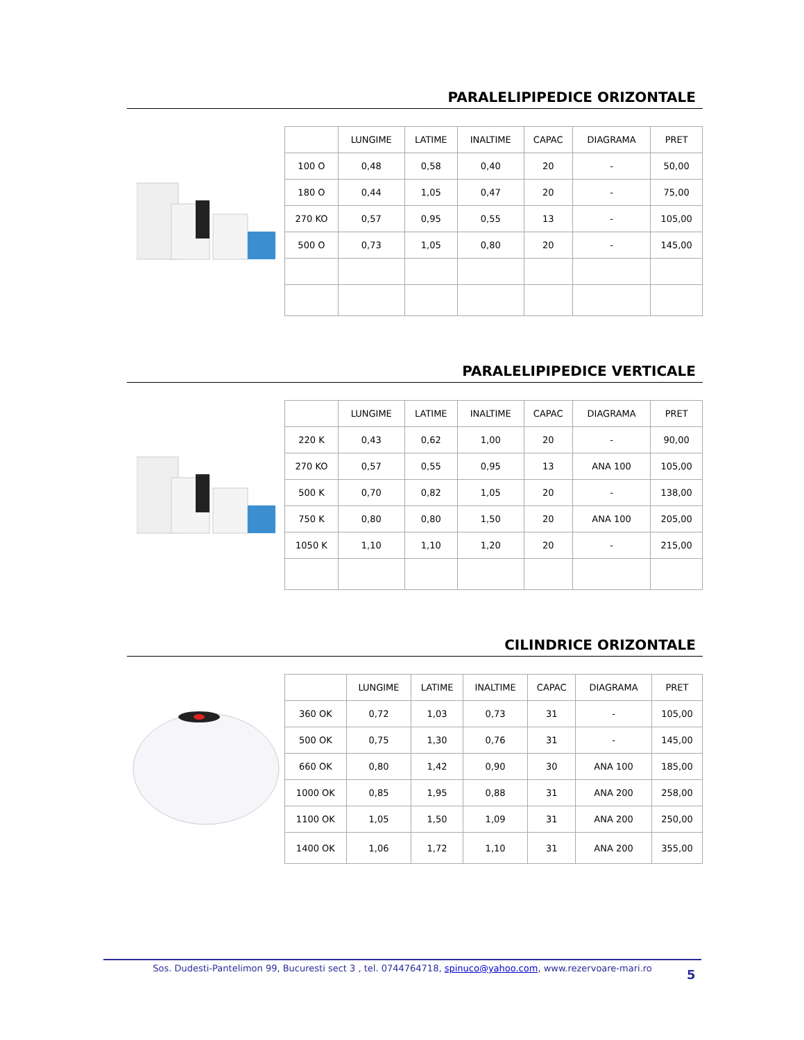PARALELIPIPEDICE ORIZONTALE
| | LUNGIME | LATIME | INALTIME | CAPAC | DIAGRAMA | PRET |
| --- | --- | --- | --- | --- | --- | --- |
| 100 O | 0,48 | 0,58 | 0,40 | 20 | - | 50,00 |
| 180 O | 0,44 | 1,05 | 0,47 | 20 | - | 75,00 |
| 270 KO | 0,57 | 0,95 | 0,55 | 13 | - | 105,00 |
| 500 O | 0,73 | 1,05 | 0,80 | 20 | - | 145,00 |
PARALELIPIPEDICE VERTICALE
| | LUNGIME | LATIME | INALTIME | CAPAC | DIAGRAMA | PRET |
| --- | --- | --- | --- | --- | --- | --- |
| 220 K | 0,43 | 0,62 | 1,00 | 20 | - | 90,00 |
| 270 KO | 0,57 | 0,55 | 0,95 | 13 | ANA 100 | 105,00 |
| 500 K | 0,70 | 0,82 | 1,05 | 20 | - | 138,00 |
| 750 K | 0,80 | 0,80 | 1,50 | 20 | ANA 100 | 205,00 |
| 1050 K | 1,10 | 1,10 | 1,20 | 20 | - | 215,00 |
CILINDRICE ORIZONTALE
| | LUNGIME | LATIME | INALTIME | CAPAC | DIAGRAMA | PRET |
| --- | --- | --- | --- | --- | --- | --- |
| 360 OK | 0,72 | 1,03 | 0,73 | 31 | - | 105,00 |
| 500 OK | 0,75 | 1,30 | 0,76 | 31 | - | 145,00 |
| 660 OK | 0,80 | 1,42 | 0,90 | 30 | ANA 100 | 185,00 |
| 1000 OK | 0,85 | 1,95 | 0,88 | 31 | ANA 200 | 258,00 |
| 1100 OK | 1,05 | 1,50 | 1,09 | 31 | ANA 200 | 250,00 |
| 1400 OK | 1,06 | 1,72 | 1,10 | 31 | ANA 200 | 355,00 |
Sos. Dudesti-Pantelimon 99, Bucuresti sect 3 , tel. 0744764718, spinuco@yahoo.com, www.rezervoare-mari.ro
5